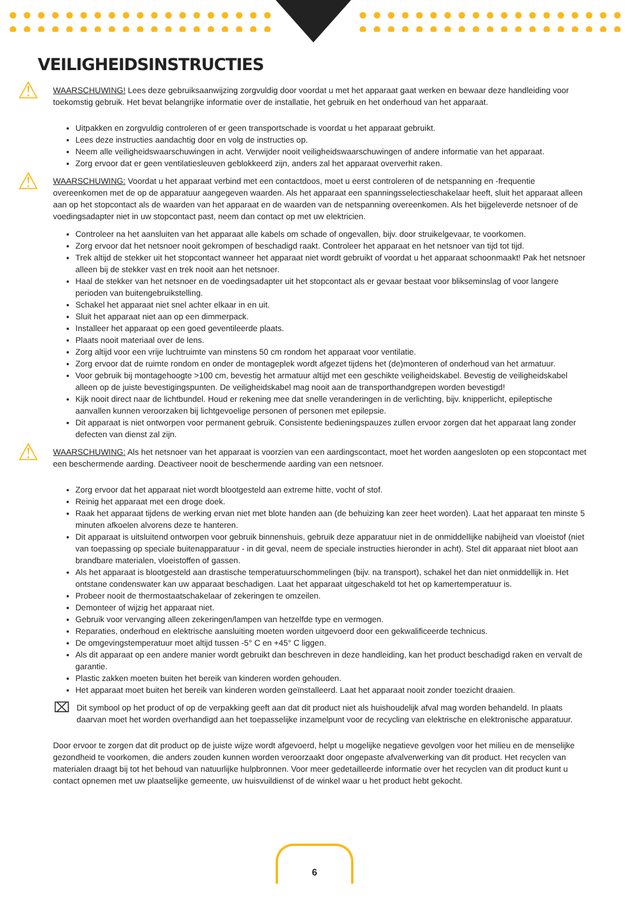VEILIGHEIDSINSTRUCTIES
⚠
WAARSCHUWING! Lees deze gebruiksaanwijzing zorgvuldig door voordat u met het apparaat gaat werken en bewaar deze handleiding voor toekomstig gebruik. Het bevat belangrijke informatie over de installatie, het gebruik en het onderhoud van het apparaat.
Uitpakken en zorgvuldig controleren of er geen transportschade is voordat u het apparaat gebruikt.
Lees deze instructies aandachtig door en volg de instructies op.
Neem alle veiligheidswaarschuwingen in acht. Verwijder nooit veiligheidswaarschuwingen of andere informatie van het apparaat.
Zorg ervoor dat er geen ventilatiesleuven geblokkeerd zijn, anders zal het apparaat oververhit raken.
⚠
WAARSCHUWING: Voordat u het apparaat verbind met een contactdoos, moet u eerst controleren of de netspanning en -frequentie overeenkomen met de op de apparatuur aangegeven waarden. Als het apparaat een spanningsselectieschakelaar heeft, sluit het apparaat alleen aan op het stopcontact als de waarden van het apparaat en de waarden van de netspanning overeenkomen. Als het bijgeleverde netsnoer of de voedingsadapter niet in uw stopcontact past, neem dan contact op met uw elektricien.
Controleer na het aansluiten van het apparaat alle kabels om schade of ongevallen, bijv. door struikelgevaar, te voorkomen.
Zorg ervoor dat het netsnoer nooit gekrompen of beschadigd raakt. Controleer het apparaat en het netsnoer van tijd tot tijd.
Trek altijd de stekker uit het stopcontact wanneer het apparaat niet wordt gebruikt of voordat u het apparaat schoonmaakt! Pak het netsnoer alleen bij de stekker vast en trek nooit aan het netsnoer.
Haal de stekker van het netsnoer en de voedingsadapter uit het stopcontact als er gevaar bestaat voor blikseminslag of voor langere perioden van buitengebruikstelling.
Schakel het apparaat niet snel achter elkaar in en uit.
Sluit het apparaat niet aan op een dimmerpack.
Installeer het apparaat op een goed geventileerde plaats.
Plaats nooit materiaal over de lens.
Zorg altijd voor een vrije luchtruimte van minstens 50 cm rondom het apparaat voor ventilatie.
Zorg ervoor dat de ruimte rondom en onder de montageplek wordt afgezet tijdens het (de)monteren of onderhoud van het armatuur.
Voor gebruik bij montagehoogte >100 cm, bevestig het armatuur altijd met een geschikte veiligheidskabel. Bevestig de veiligheidskabel alleen op de juiste bevestigingspunten. De veiligheidskabel mag nooit aan de transporthandgrepen worden bevestigd!
Kijk nooit direct naar de lichtbundel. Houd er rekening mee dat snelle veranderingen in de verlichting, bijv. knipperlicht, epileptische aanvallen kunnen veroorzaken bij lichtgevoelige personen of personen met epilepsie.
Dit apparaat is niet ontworpen voor permanent gebruik. Consistente bedieningspauzes zullen ervoor zorgen dat het apparaat lang zonder defecten van dienst zal zijn.
⚠
WAARSCHUWING: Als het netsnoer van het apparaat is voorzien van een aardingscontact, moet het worden aangesloten op een stopcontact met een beschermende aarding. Deactiveer nooit de beschermende aarding van een netsnoer.
Zorg ervoor dat het apparaat niet wordt blootgesteld aan extreme hitte, vocht of stof.
Reinig het apparaat met een droge doek.
Raak het apparaat tijdens de werking ervan niet met blote handen aan (de behuizing kan zeer heet worden). Laat het apparaat ten minste 5 minuten afkoelen alvorens deze te hanteren.
Dit apparaat is uitsluitend ontworpen voor gebruik binnenshuis, gebruik deze apparatuur niet in de onmiddellijke nabijheid van vloeistof (niet van toepassing op speciale buitenapparatuur - in dit geval, neem de speciale instructies hieronder in acht). Stel dit apparaat niet bloot aan brandbare materialen, vloeistoffen of gassen.
Als het apparaat is blootgesteld aan drastische temperatuurschommelingen (bijv. na transport), schakel het dan niet onmiddellijk in. Het ontstane condenswater kan uw apparaat beschadigen. Laat het apparaat uitgeschakeld tot het op kamertemperatuur is.
Probeer nooit de thermostaatschakelaar of zekeringen te omzeilen.
Demonteer of wijzig het apparaat niet.
Gebruik voor vervanging alleen zekeringen/lampen van hetzelfde type en vermogen.
Reparaties, onderhoud en elektrische aansluiting moeten worden uitgevoerd door een gekwalificeerde technicus.
De omgevingstemperatuur moet altijd tussen -5° C en +45° C liggen.
Als dit apparaat op een andere manier wordt gebruikt dan beschreven in deze handleiding, kan het product beschadigd raken en vervalt de garantie.
Plastic zakken moeten buiten het bereik van kinderen worden gehouden.
Het apparaat moet buiten het bereik van kinderen worden geïnstalleerd. Laat het apparaat nooit zonder toezicht draaien.
⌧
Dit symbool op het product of op de verpakking geeft aan dat dit product niet als huishoudelijk afval mag worden behandeld. In plaats daarvan moet het worden overhandigd aan het toepasselijke inzamelpunt voor de recycling van elektrische en elektronische apparatuur.
Door ervoor te zorgen dat dit product op de juiste wijze wordt afgevoerd, helpt u mogelijke negatieve gevolgen voor het milieu en de menselijke gezondheid te voorkomen, die anders zouden kunnen worden veroorzaakt door ongepaste afvalverwerking van dit product. Het recyclen van materialen draagt bij tot het behoud van natuurlijke hulpbronnen. Voor meer gedetailleerde informatie over het recyclen van dit product kunt u contact opnemen met uw plaatselijke gemeente, uw huisvuildienst of de winkel waar u het product hebt gekocht.
6